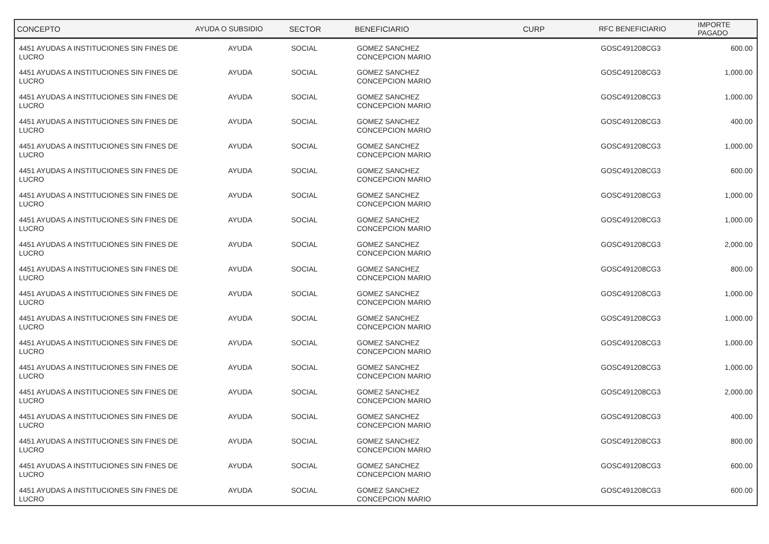| CONCEPTO | AYUDA O SUBSIDIO | SECTOR | BENEFICIARIO | CURP | RFC BENEFICIARIO | IMPORTE PAGADO |
| --- | --- | --- | --- | --- | --- | --- |
| 4451 AYUDAS A INSTITUCIONES SIN FINES DE LUCRO | AYUDA | SOCIAL | GOMEZ SANCHEZ CONCEPCION MARIO | | GOSC491208CG3 | 600.00 |
| 4451 AYUDAS A INSTITUCIONES SIN FINES DE LUCRO | AYUDA | SOCIAL | GOMEZ SANCHEZ CONCEPCION MARIO | | GOSC491208CG3 | 1,000.00 |
| 4451 AYUDAS A INSTITUCIONES SIN FINES DE LUCRO | AYUDA | SOCIAL | GOMEZ SANCHEZ CONCEPCION MARIO | | GOSC491208CG3 | 1,000.00 |
| 4451 AYUDAS A INSTITUCIONES SIN FINES DE LUCRO | AYUDA | SOCIAL | GOMEZ SANCHEZ CONCEPCION MARIO | | GOSC491208CG3 | 400.00 |
| 4451 AYUDAS A INSTITUCIONES SIN FINES DE LUCRO | AYUDA | SOCIAL | GOMEZ SANCHEZ CONCEPCION MARIO | | GOSC491208CG3 | 1,000.00 |
| 4451 AYUDAS A INSTITUCIONES SIN FINES DE LUCRO | AYUDA | SOCIAL | GOMEZ SANCHEZ CONCEPCION MARIO | | GOSC491208CG3 | 600.00 |
| 4451 AYUDAS A INSTITUCIONES SIN FINES DE LUCRO | AYUDA | SOCIAL | GOMEZ SANCHEZ CONCEPCION MARIO | | GOSC491208CG3 | 1,000.00 |
| 4451 AYUDAS A INSTITUCIONES SIN FINES DE LUCRO | AYUDA | SOCIAL | GOMEZ SANCHEZ CONCEPCION MARIO | | GOSC491208CG3 | 1,000.00 |
| 4451 AYUDAS A INSTITUCIONES SIN FINES DE LUCRO | AYUDA | SOCIAL | GOMEZ SANCHEZ CONCEPCION MARIO | | GOSC491208CG3 | 2,000.00 |
| 4451 AYUDAS A INSTITUCIONES SIN FINES DE LUCRO | AYUDA | SOCIAL | GOMEZ SANCHEZ CONCEPCION MARIO | | GOSC491208CG3 | 800.00 |
| 4451 AYUDAS A INSTITUCIONES SIN FINES DE LUCRO | AYUDA | SOCIAL | GOMEZ SANCHEZ CONCEPCION MARIO | | GOSC491208CG3 | 1,000.00 |
| 4451 AYUDAS A INSTITUCIONES SIN FINES DE LUCRO | AYUDA | SOCIAL | GOMEZ SANCHEZ CONCEPCION MARIO | | GOSC491208CG3 | 1,000.00 |
| 4451 AYUDAS A INSTITUCIONES SIN FINES DE LUCRO | AYUDA | SOCIAL | GOMEZ SANCHEZ CONCEPCION MARIO | | GOSC491208CG3 | 1,000.00 |
| 4451 AYUDAS A INSTITUCIONES SIN FINES DE LUCRO | AYUDA | SOCIAL | GOMEZ SANCHEZ CONCEPCION MARIO | | GOSC491208CG3 | 1,000.00 |
| 4451 AYUDAS A INSTITUCIONES SIN FINES DE LUCRO | AYUDA | SOCIAL | GOMEZ SANCHEZ CONCEPCION MARIO | | GOSC491208CG3 | 2,000.00 |
| 4451 AYUDAS A INSTITUCIONES SIN FINES DE LUCRO | AYUDA | SOCIAL | GOMEZ SANCHEZ CONCEPCION MARIO | | GOSC491208CG3 | 400.00 |
| 4451 AYUDAS A INSTITUCIONES SIN FINES DE LUCRO | AYUDA | SOCIAL | GOMEZ SANCHEZ CONCEPCION MARIO | | GOSC491208CG3 | 800.00 |
| 4451 AYUDAS A INSTITUCIONES SIN FINES DE LUCRO | AYUDA | SOCIAL | GOMEZ SANCHEZ CONCEPCION MARIO | | GOSC491208CG3 | 600.00 |
| 4451 AYUDAS A INSTITUCIONES SIN FINES DE LUCRO | AYUDA | SOCIAL | GOMEZ SANCHEZ CONCEPCION MARIO | | GOSC491208CG3 | 600.00 |